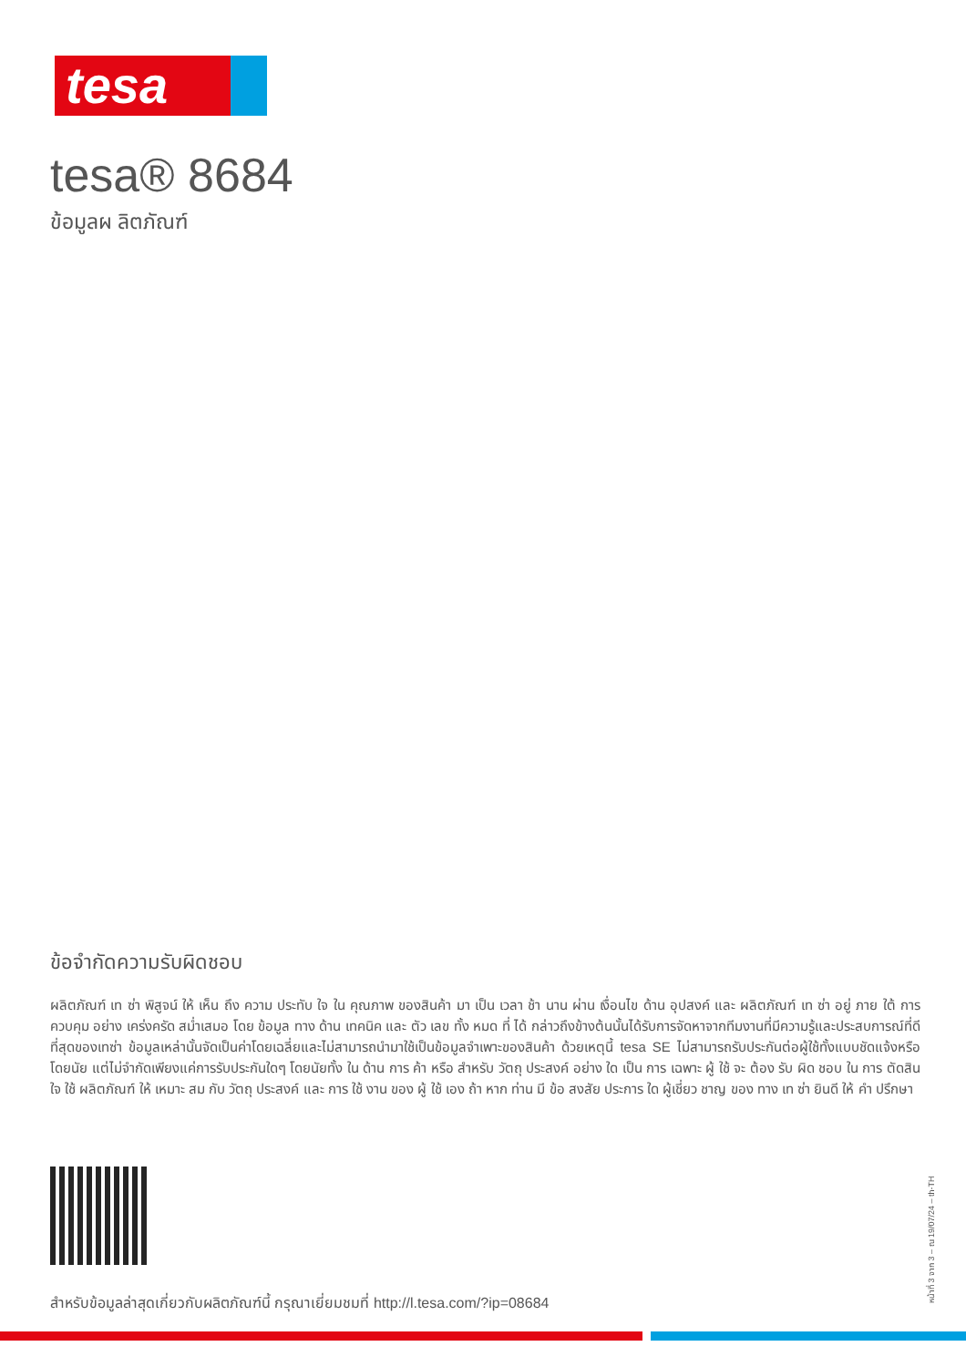tesa
tesa® 8684
ข้อมูลผ ลิตภัณฑ์
ข้อจำกัดความรับผิดชอบ
ผลิตภัณฑ์ เท ซ่า พิสูจน์ ให้ เห็น ถึง ความ ประทับ ใจ ใน คุณภาพ ของสินค้า มา เป็น เวลา ช้า นาน ผ่าน เงื่อนไข ด้าน อุปสงค์ และ ผลิตภัณฑ์ เท ซ่า อยู่ ภาย ใต้ การ ควบคุม อย่าง เคร่งครัด สม่ำเสมอ โดย ข้อมูล ทาง ด้าน เทคนิค และ ตัว เลข ทั้ง หมด ที่ ได้ กล่าวถึงข้างต้นนั้นได้รับการจัดหาจากทีมงานที่มีความรู้และประสบการณ์ที่ดีที่สุดของเทซ่า ข้อมูลเหล่านั้นจัดเป็นค่าโดยเฉลี่ยและไม่สามารถนำมาใช้เป็นข้อมูลจำเพาะของสินค้า ด้วยเหตุนี้ tesa SE ไม่สามารถรับประกันต่อผู้ใช้ทั้งแบบชัดแจ้งหรือโดยนัย แต่ไม่จำกัดเพียงแค่การรับประกันใดๆ โดยนัยทั้ง ใน ด้าน การ ค้า หรือ สำหรับ วัตถุ ประสงค์ อย่าง ใด เป็น การ เฉพาะ ผู้ ใช้ จะ ต้อง รับ ผิด ชอบ ใน การ ตัดสิน ใจ ใช้ ผลิตภัณฑ์ ให้ เหมาะ สม กับ วัตถุ ประสงค์ และ การ ใช้ งาน ของ ผู้ ใช้ เอง ถ้า หาก ท่าน มี ข้อ สงสัย ประการ ใด ผู้เชี่ยว ชาญ ของ ทาง เท ซ่า ยินดี ให้ คำ ปรึกษา
สำหรับข้อมูลล่าสุดเกี่ยวกับผลิตภัณฑ์นี้ กรุณาเยี่ยมชมที่ http://l.tesa.com/?ip=08684
หน้าที่ 3 จาก 3 – ณ 19/07/24 – th-TH